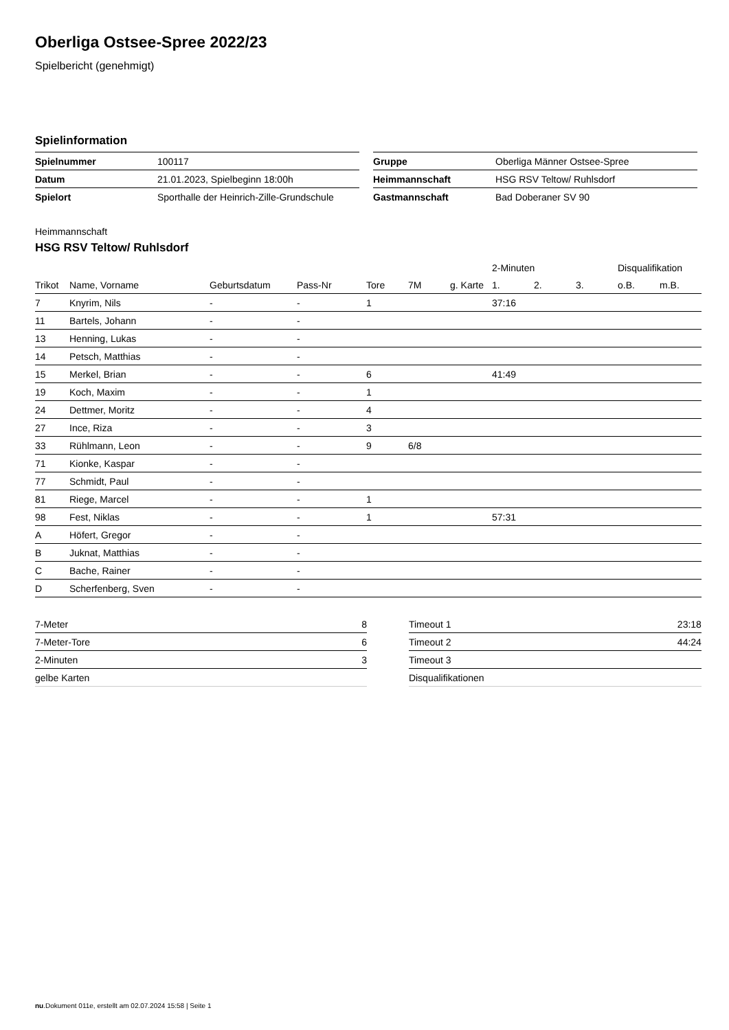Oberliga Ostsee-Spree 2022/23
Spielbericht (genehmigt)
Spielinformation
| Spielnummer | 100117 |
| Datum | 21.01.2023, Spielbeginn 18:00h |
| Spielort | Sporthalle der Heinrich-Zille-Grundschule |
| Gruppe | Oberliga Männer Ostsee-Spree |
| Heimmannschaft | HSG RSV Teltow/ Ruhlsdorf |
| Gastmannschaft | Bad Doberaner SV 90 |
Heimmannschaft
HSG RSV Teltow/ Ruhlsdorf
| | | | | | | | 2-Minuten | | | Disqualifikation | |
| --- | --- | --- | --- | --- | --- | --- | --- | --- | --- | --- | --- |
| Trikot | Name, Vorname | Geburtsdatum | Pass-Nr | Tore | 7M | g. Karte | 1. | 2. | 3. | o.B. | m.B. |
| 7 | Knyrim, Nils | - | - | 1 | | | 37:16 | | | | |
| 11 | Bartels, Johann | - | - | | | | | | | | |
| 13 | Henning, Lukas | - | - | | | | | | | | |
| 14 | Petsch, Matthias | - | - | | | | | | | | |
| 15 | Merkel, Brian | - | - | 6 | | | 41:49 | | | | |
| 19 | Koch, Maxim | - | - | 1 | | | | | | | |
| 24 | Dettmer, Moritz | - | - | 4 | | | | | | | |
| 27 | Ince, Riza | - | - | 3 | | | | | | | |
| 33 | Rühlmann, Leon | - | - | 9 | 6/8 | | | | | | |
| 71 | Kionke, Kaspar | - | - | | | | | | | | |
| 77 | Schmidt, Paul | - | - | | | | | | | | |
| 81 | Riege, Marcel | - | - | 1 | | | | | | | |
| 98 | Fest, Niklas | - | - | 1 | | | 57:31 | | | | |
| A | Höfert, Gregor | - | - | | | | | | | | |
| B | Juknat, Matthias | - | - | | | | | | | | |
| C | Bache, Rainer | - | - | | | | | | | | |
| D | Scherfenberg, Sven | - | - | | | | | | | | |
| 7-Meter | 8 |
| 7-Meter-Tore | 6 |
| 2-Minuten | 3 |
| gelbe Karten | |
| Timeout 1 | 23:18 |
| Timeout 2 | 44:24 |
| Timeout 3 | |
| Disqualifikationen | |
nu.Dokument 011e, erstellt am 02.07.2024 15:58 | Seite 1